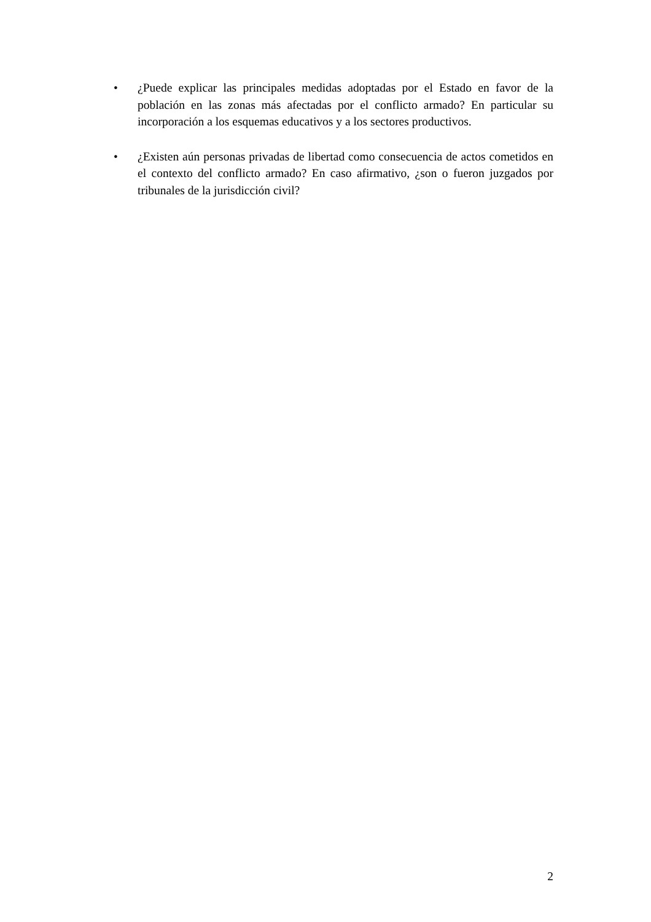• ¿Puede explicar las principales medidas adoptadas por el Estado en favor de la población en las zonas más afectadas por el conflicto armado? En particular su incorporación a los esquemas educativos y a los sectores productivos.
• ¿Existen aún personas privadas de libertad como consecuencia de actos cometidos en el contexto del conflicto armado? En caso afirmativo, ¿son o fueron juzgados por tribunales de la jurisdicción civil?
2